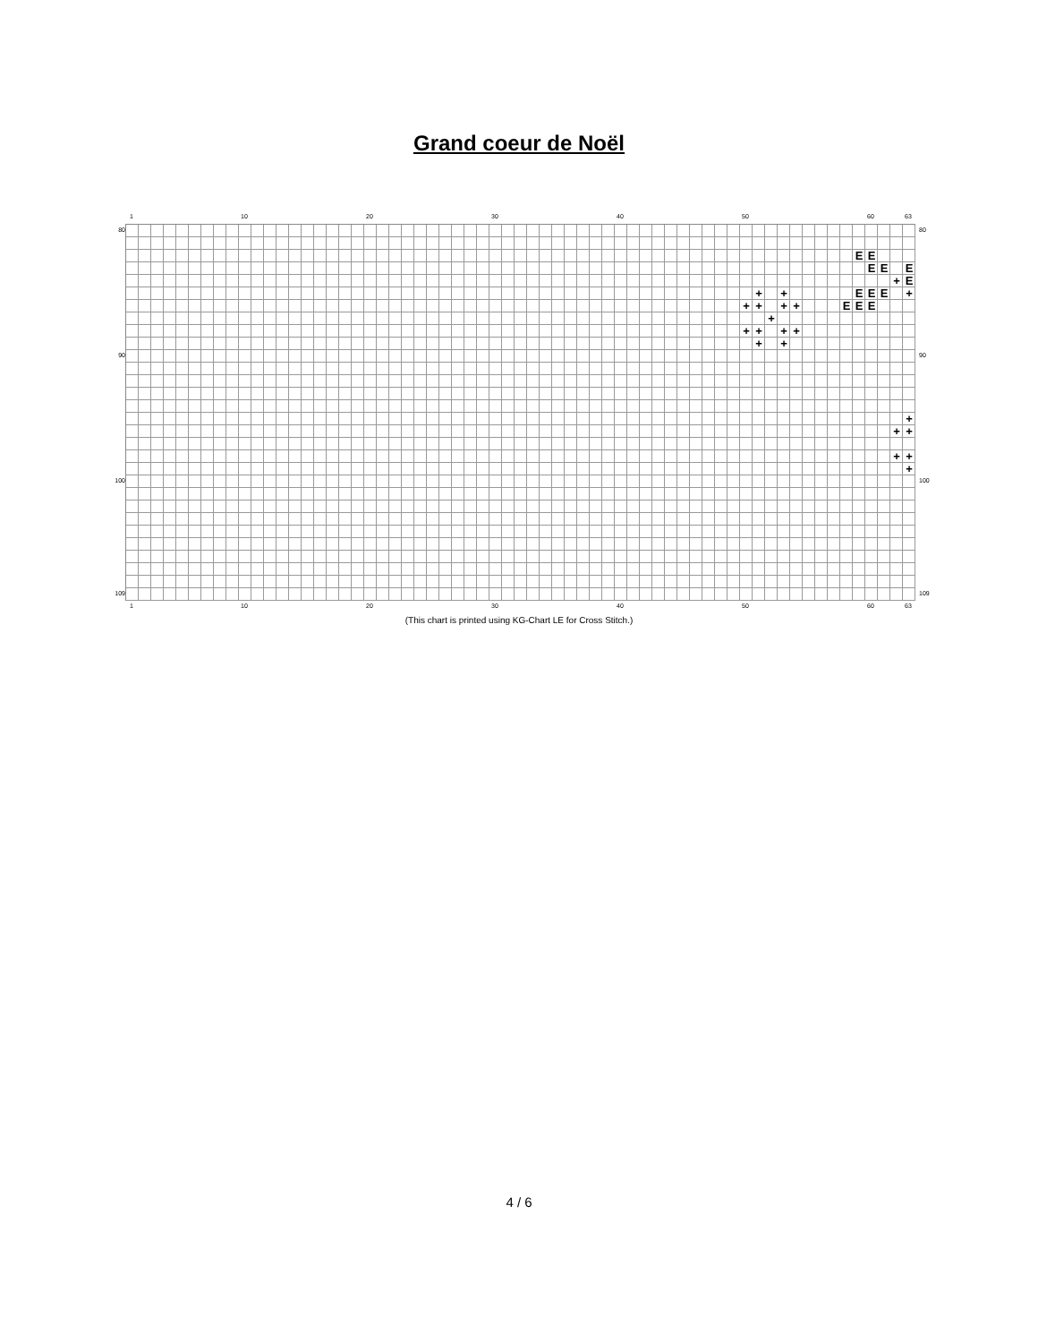Grand coeur de Noël
1 10 20 30 40 50 60 63
80
90
100
109
E E
E E E
+ E
+ + E E E +
+ + + + E E E
+
+ + + +
+ +
+
+ +
+ +
+
80
90
100
109
1 10 20 30 40 50 60 63
(This chart is printed using KG-Chart LE for Cross Stitch.)
4 / 6